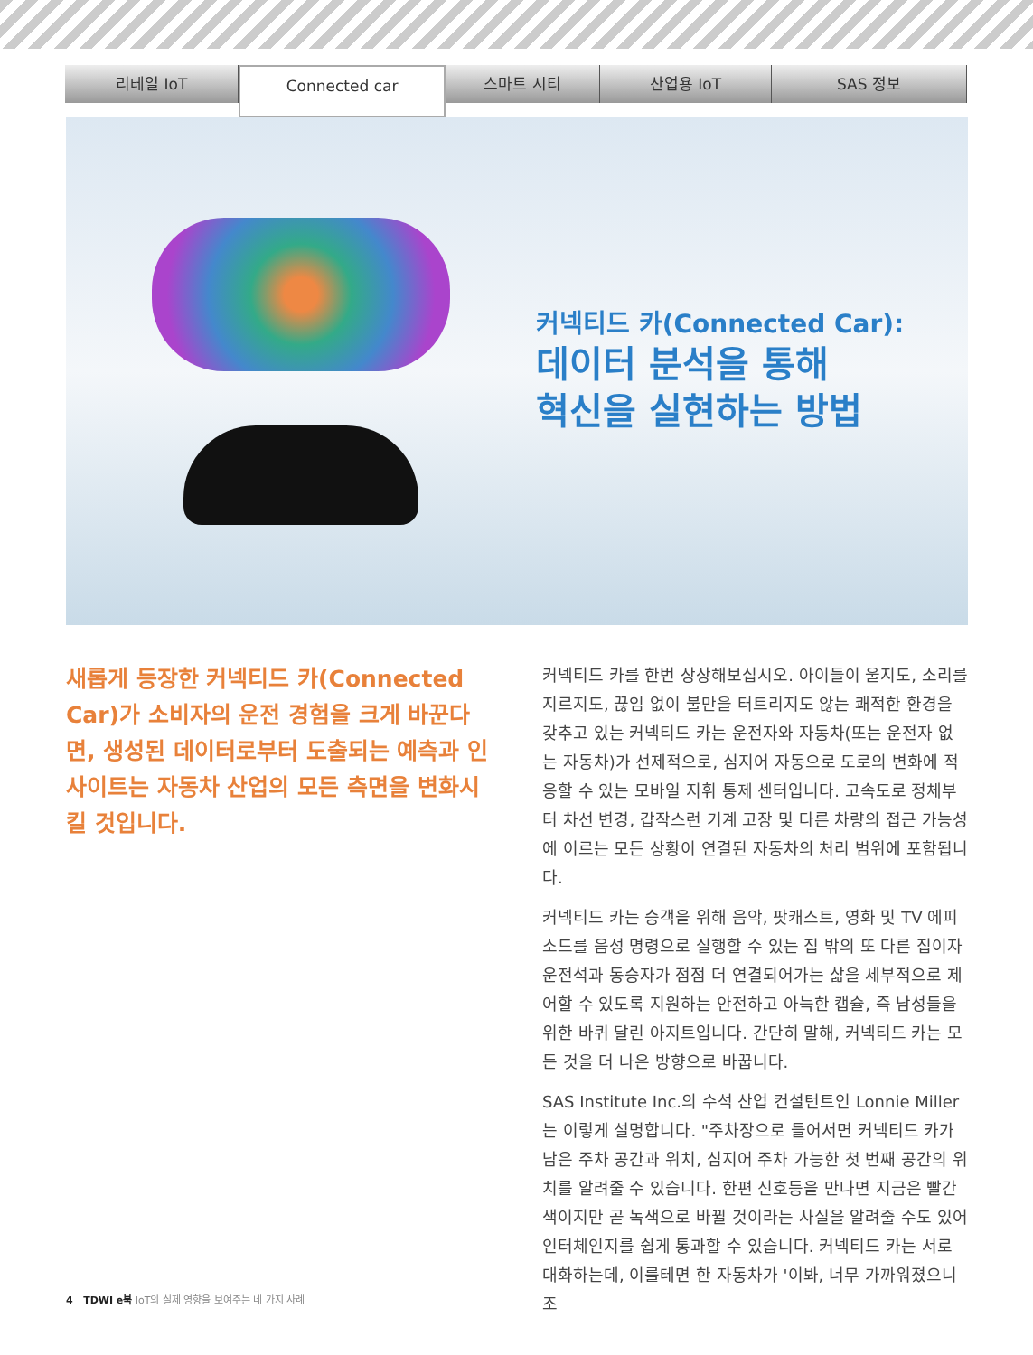리테일 IoT
Connected car
스마트 시티 산업용 IoT SAS 정보
커넥티드 카(Connected Car):
데이터 분석을 통해
혁신을 실현하는 방법
새롭게 등장한 커넥티드 카(Connected Car)가 소비자의 운전 경험을 크게 바꾼다면, 생성된 데이터로부터 도출되는 예측과 인사이트는 자동차 산업의 모든 측면을 변화시킬 것입니다.
커넥티드 카를 한번 상상해보십시오. 아이들이 울지도, 소리를 지르지도, 끊임 없이 불만을 터트리지도 않는 쾌적한 환경을 갖추고 있는 커넥티드 카는 운전자와 자동차(또는 운전자 없는 자동차)가 선제적으로, 심지어 자동으로 도로의 변화에 적응할 수 있는 모바일 지휘 통제 센터입니다. 고속도로 정체부터 차선 변경, 갑작스런 기계 고장 및 다른 차량의 접근 가능성에 이르는 모든 상황이 연결된 자동차의 처리 범위에 포함됩니다.
커넥티드 카는 승객을 위해 음악, 팟캐스트, 영화 및 TV 에피소드를 음성 명령으로 실행할 수 있는 집 밖의 또 다른 집이자 운전석과 동승자가 점점 더 연결되어가는 삶을 세부적으로 제어할 수 있도록 지원하는 안전하고 아늑한 캡슐, 즉 남성들을 위한 바퀴 달린 아지트입니다. 간단히 말해, 커넥티드 카는 모든 것을 더 나은 방향으로 바꿉니다.
SAS Institute Inc.의 수석 산업 컨설턴트인 Lonnie Miller는 이렇게 설명합니다. "주차장으로 들어서면 커넥티드 카가 남은 주차 공간과 위치, 심지어 주차 가능한 첫 번째 공간의 위치를 알려줄 수 있습니다. 한편 신호등을 만나면 지금은 빨간색이지만 곧 녹색으로 바뀔 것이라는 사실을 알려줄 수도 있어 인터체인지를 쉽게 통과할 수 있습니다. 커넥티드 카는 서로 대화하는데, 이를테면 한 자동차가 '이봐, 너무 가까워졌으니 조
4 TDWI e북 IoT의 실제 영향을 보여주는 네 가지 사례